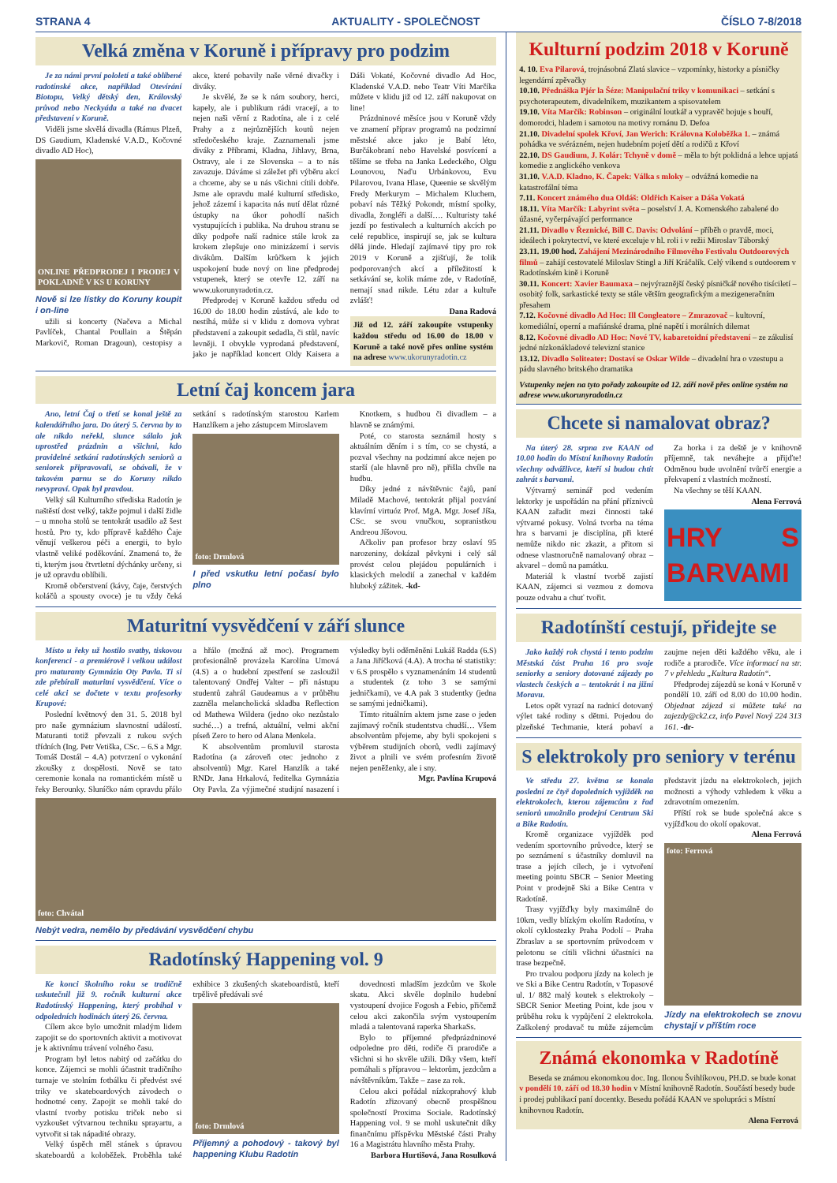STRANA 4 AKTUALITY - SPOLEČNOST ČÍSLO 7-8/2018
Velká změna v Koruně i přípravy pro podzim
Je za námi první pololetí a také oblíbené radotínské akce, například Otevírání Biotopu, Velký dětský den, Královský průvod nebo Neckyáda a také na dvacet představení v Koruně.
Viděli jsme skvělá divadla (Rámus Plzeň, DS Gaudium, Kladenské V.A.D., Kočovné divadlo AD Hoc),
ONLINE PŘEDPRODEJ I PRODEJ V POKLADNĚ V KS U KORUNY
Nově si lze lístky do Koruny koupit i on-line
užili si koncerty (Načeva a Michal Pavlíček, Chantal Poullain a Štěpán Markovič, Roman Dragoun), cestopisy a akce, které pobavily naše věrné divačky i diváky.
Je skvělé, že se k nám soubory, herci, kapely, ale i publikum rádi vracejí, a to nejen naši věrní z Radotína, ale i z celé Prahy a z nejrůznějších koutů nejen středočeského kraje. Zaznamenali jsme diváky z Příbrami, Kladna, Jihlavy, Brna, Ostravy, ale i ze Slovenska – a to nás zavazuje. Dáváme si záležet při výběru akcí a chceme, aby se u nás všichni cítili dobře. Jsme ale opravdu malé kulturní středisko, jehož zázemí i kapacita nás nutí dělat různé ústupky na úkor pohodlí našich vystupujících i publika. Na druhou stranu se díky podpoře naší radnice stále krok za krokem zlepšuje ono minizázemí i servis divákům. Dalším krůčkem k jejich uspokojení bude nový on line předprodej vstupenek, který se otevře 12. září na www.ukorunyradotin.cz.
Předprodej v Koruně každou středu od 16.00 do 18.00 hodin zůstává, ale kdo to nestíhá, může si v klidu z domova vybrat představení a zakoupit sedadla, či stůl, navíc levněji. I obvykle vyprodaná představení, jako je například koncert Oldy Kaisera a Dáši Vokaté, Kočovné divadlo Ad Hoc, Kladenské V.A.D. nebo Teatr Víti Marčíka můžete v klidu již od 12. září nakupovat on line!
Prázdninové měsíce jsou v Koruně vždy ve znamení příprav programů na podzimní městské akce jako je Babí léto, Burčákobraní nebo Havelské posvícení a těšíme se třeba na Janka Ledeckého, Olgu Lounovou, Naďu Urbánkovou, Evu Pilarovou, Ivana Hlase, Queenie se skvělým Fredy Merkurym – Michalem Kluchem, pobaví nás Těžký Pokondr, místní spolky, divadla, žongléři a další…. Kulturisty také jezdí po festivalech a kulturních akcích po celé republice, inspirují se, jak se kultura dělá jinde. Hledají zajímavé tipy pro rok 2019 v Koruně a zjišťují, že tolik podporovaných akcí a příležitostí k setkávání se, kolik máme zde, v Radotíně, nemají snad nikde. Létu zdar a kultuře zvlášť!
Dana Radová
Již od 12. září zakoupíte vstupenky každou středu od 16.00 do 18.00 v Koruně a také nově přes online systém na adrese www.ukorunyradotin.cz
Letní čaj koncem jara
Ano, letní Čaj o třetí se konal ještě za kalendářního jara. Do úterý 5. června by to ale nikdo neřekl, slunce sálalo jak uprostřed prázdnin a všichni, kdo pravidelné setkání radotínských seniorů a seniorek připravovali, se obávali, že v takovém parnu se do Koruny nikdo nevypraví. Opak byl pravdou.
Velký sál Kulturního střediska Radotín je naštěstí dost velký, takže pojmul i další židle – u mnoha stolů se tentokrát usadilo až šest hostů. Pro ty, kdo přípravě každého Čaje věnují veškerou péči a energii, to bylo vlastně veliké poděkování. Znamená to, že ti, kterým jsou čtvrtletní dýchánky určeny, si je už opravdu oblíbili.
Kromě občerstvení (kávy, čaje, čerstvých koláčů a spousty ovoce) je tu vždy čeká setkání s radotínským starostou Karlem Hanzlíkem a jeho zástupcem Miroslavem
foto: Drmlová
I před vskutku letní počasí bylo plno
Knotkem, s hudbou či divadlem – a hlavně se známými.
Poté, co starosta seznámil hosty s aktuálním děním i s tím, co se chystá, a pozval všechny na podzimní akce nejen po starší (ale hlavně pro ně), přišla chvíle na hudbu.
Díky jedné z návštěvnic čajů, paní Miladě Machové, tentokrát přijal pozvání klavírní virtuóz Prof. MgA. Mgr. Josef Jíša, CSc. se svou vnučkou, sopranistkou Andreou Jíšovou.
Ačkoliv pan profesor brzy oslaví 95 narozeniny, dokázal pěvkyni i celý sál provést celou plejádou populárních i klasických melodií a zanechal v každém hluboký zážitek. -kd-
Maturitní vysvědčení v září slunce
Místo u řeky už hostilo svatby, tiskovou konferenci - a premiérově i velkou událost pro maturanty Gymnázia Oty Pavla. Ti si zde přebírali maturitní vysvědčení. Více o celé akci se dočtete v textu profesorky Krupové:
Poslední květnový den 31. 5. 2018 byl pro naše gymnázium slavnostní událostí. Maturanti totiž převzali z rukou svých třídních (Ing. Petr Vetiška, CSc. – 6.S a Mgr. Tomáš Dostál – 4.A) potvrzení o vykonání zkoušky z dospělosti. Nově se tato ceremonie konala na romantickém místě u řeky Berounky. Sluníčko nám opravdu přálo a hřálo (možná až moc). Programem profesionálně provázela Karolína Umová (4.S) a o hudební zpestření se zasloužil talentovaný Ondřej Valter – při nástupu studentů zahrál Gaudeamus a v průběhu zazněla melancholická skladba Reflection od Mathewa Wildera (jedno oko nezůstalo suché…) a trefná, aktuální, velmi akční píseň Zero to hero od Alana Menkela.
K absolventům promluvil starosta Radotína (a zároveň otec jednoho z absolventů) Mgr. Karel Hanzlík a také RNDr. Jana Hrkalová, ředitelka Gymnázia Oty Pavla. Za výjimečné studijní nasazení i výsledky byli oděměněni Lukáš Radda (6.S) a Jana Jiříčková (4.A). A trocha té statistiky: v 6.S prospělo s vyznamenáním 14 studentů a studentek (z toho 3 se samými jedničkami), ve 4.A pak 3 studentky (jedna se samými jedničkami).
Tímto rituálním aktem jsme zase o jeden zajímavý ročník studentstva chudší… Všem absolventům přejeme, aby byli spokojeni s výběrem studijních oborů, vedli zajímavý život a plnili ve svém profesním životě nejen peněženky, ale i sny.
Mgr. Pavlína Krupová
foto: Chvátal
Nebýt vedra, nemělo by předávání vysvědčení chybu
Radotínský Happening vol. 9
Ke konci školního roku se tradičně uskutečnil již 9. ročník kulturní akce Radotínský Happening, který probíhal v odpoledních hodinách úterý 26. června.
Cílem akce bylo umožnit mladým lidem zapojit se do sportovních aktivit a motivovat je k aktivnímu trávení volného času.
Program byl letos nabitý od začátku do konce. Zájemci se mohli účastnit tradičního turnaje ve stolním fotbálku či předvést své triky ve skateboardových závodech o hodnotné ceny. Zapojit se mohli také do vlastní tvorby potisku triček nebo si vyzkoušet výtvarnou techniku sprayartu, a vytvořit si tak nápadité obrazy.
Velký úspěch měl stánek s úpravou skateboardů a koloběžek. Proběhla také exhibice 3 zkušených skateboardistů, kteří trpělivě předávali své
foto: Drmlová
Příjemný a pohodový - takový byl happening Klubu Radotín
dovednosti mladším jezdcům ve škole skatu. Akci skvěle doplnilo hudební vystoupení dvojice Fogosh a Febio, přičemž celou akci zakončila svým vystoupením mladá a talentovaná raperka SharkaSs.
Bylo to příjemné předprázdninové odpoledne pro děti, rodiče či prarodiče a všichni si ho skvěle užili. Díky všem, kteří pomáhali s přípravou – lektorům, jezdcům a návštěvníkům. Takže – zase za rok.
Celou akci pořádal nízkoprahový klub Radotín zřizovaný obecně prospěšnou společností Proxima Sociale. Radotínský Happening vol. 9 se mohl uskutečnit díky finančnímu příspěvku Městské části Prahy 16 a Magistrátu hlavního města Prahy.
Barbora Hurtišová, Jana Rosulková
Kulturní podzim 2018 v Koruně
4. 10. Eva Pilarová, trojnásobná Zlatá slavice – vzpomínky, historky a písničky legendární zpěvačky
10.10. Přednáška Pjér la Šéze: Manipulační triky v komunikaci – setkání s psychoterapeutem, divadelníkem, muzikantem a spisovatelem
19.10. Víta Marčík: Robinson – originální loutkář a vypravěč bojuje s bouří, domorodci, hladem i samotou na motivy románu D. Defoa
21.10. Divadelní spolek Křoví, Jan Werich: Královna Koloběžka 1. – známá pohádka ve svérázném, nejen hudebním pojetí dětí a rodičů z Křoví
22.10. DS Gaudium, J. Kolár: Tchyně v domě – měla to být poklidná a lehce upjatá komedie z anglického venkova
31.10. V.A.D. Kladno, K. Čapek: Válka s mloky – odvážná komedie na katastrofální téma
7.11. Koncert známého dua Oldáš: Oldřich Kaiser a Dáša Vokatá
18.11. Víta Marčík: Labyrint světa – poselství J. A. Komenského zabalené do úžasné, vyčerpávající performance
21.11. Divadlo v Řeznické, Bill C. Davis: Odvolání – příběh o pravdě, moci, ideálech i pokrytectví, ve které exceluje v hl. roli i v režii Miroslav Táborský
23.11. 19.00 hod. Zahájení Mezinárodního Filmového Festivalu Outdoorových filmů – zahájí cestovatelé Miloslav Stingl a Jiří Kráčalík. Celý víkend s outdoorem v Radotínském kině i Koruně
30.11. Koncert: Xavier Baumaxa – nejvýraznější český písničkář nového tisíciletí – osobitý folk, sarkastické texty se stále větším geografickým a mezigeneračním přesahem
7.12. Kočovné divadlo Ad Hoc: Ill Congleatore – Zmrazovač – kultovní, komediální, operní a mafiánské drama, plné napětí i morálních dilemat
8.12. Kočovné divadlo AD Hoc: Nové TV, kabaretoidní představení – ze zákulisí jedné nízkonákladové televizní stanice
13.12. Divadlo Soliteater: Dostaví se Oskar Wilde – divadelní hra o vzestupu a pádu slavného britského dramatika
Vstupenky nejen na tyto pořady zakoupíte od 12. září nově přes online systém na adrese www.ukorunyradotin.cz
Chcete si namalovat obraz?
Na úterý 28. srpna zve KAAN od 10.00 hodin do Místní knihovny Radotín všechny odvážlivce, kteří si budou chtít zahrát s barvami.
Výtvarný seminář pod vedením lektorky je uspořádán na přání příznivců KAAN zařadit mezi činnosti také výtvarné pokusy. Volná tvorba na téma hra s barvami je disciplína, při které nemůže nikdo nic zkazit, a přitom si odnese vlastnoručně namalovaný obraz – akvarel – domů na památku.
Materiál k vlastní tvorbě zajistí KAAN, zájemci si vezmou z domova pouze odvahu a chuť tvořit.
Za horka i za deště je v knihovně příjemně, tak neváhejte a přijďte! Odměnou bude uvolnění tvůrčí energie a překvapení z vlastních možností.
Na všechny se těší KAAN.
Alena Ferrová
HRY S BARVAMI
Radotínští cestují, přidejte se
Jako každý rok chystá i tento podzim Městská část Praha 16 pro svoje seniorky a seniory dotované zájezdy po vlastech českých a – tentokrát i na jižní Moravu.
Letos opět vyrazí na radnicí dotovaný výlet také rodiny s dětmi. Pojedou do plzeňské Techmanie, která pobaví a zaujme nejen děti každého věku, ale i rodiče a prarodiče. Více informací na str. 7 v přehledu „Kultura Radotín“.
Předprodej zájezdů se koná v Koruně v pondělí 10. září od 8.00 do 10.00 hodin. Objednat zájezd si můžete také na zajezdy@ck2.cz, info Pavel Nový 224 313 161. -dr-
S elektrokoly pro seniory v terénu
Ve středu 27. května se konala poslední ze čtyř dopoledních vyjížděk na elektrokolech, kterou zájemcům z řad seniorů umožnilo prodejní Centrum Ski a Bike Radotín.
Kromě organizace vyjížděk pod vedením sportovního průvodce, který se po seznámení s účastníky domluvil na trase a jejích cílech, je i vytvoření meeting pointu SBCR – Senior Meeting Point v prodejně Ski a Bike Centra v Radotíně.
Trasy vyjížďky byly maximálně do 10km, vedly blízkým okolím Radotína, v okolí cyklostezky Praha Podolí – Praha Zbraslav a se sportovním průvodcem v pelotonu se cítili všichni účastníci na trase bezpečně.
Pro trvalou podporu jízdy na kolech je ve Ski a Bike Centru Radotín, v Topasové ul. 1/ 882 malý koutek s elektrokoly – SBCR Senior Meeting Point, kde jsou v průběhu roku k vypůjčení 2 elektrokola. Zaškolený prodavač tu může zájemcům představit jízdu na elektrokolech, jejich možnosti a výhody vzhledem k věku a zdravotním omezením.
Příští rok se bude společná akce s vyjížďkou do okolí opakovat.
Alena Ferrová
foto: Ferrová
Jízdy na elektrokolech se znovu chystají v příštím roce
Známá ekonomka v Radotíně
Beseda se známou ekonomkou doc. Ing. Ilonou Švihlíkovou, PH.D. se bude konat v pondělí 10. září od 18.30 hodin v Místní knihovně Radotín. Součástí besedy bude i prodej publikací paní docentky. Besedu pořádá KAAN ve spolupráci s Místní knihovnou Radotín.
Alena Ferrová